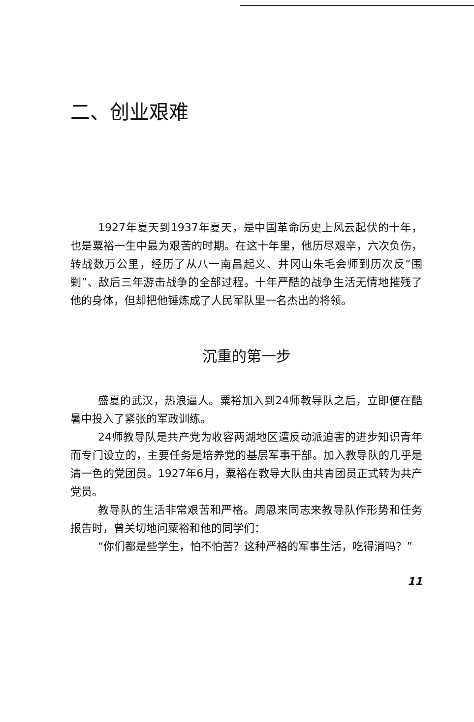二、创业艰难
1927年夏天到1937年夏天，是中国革命历史上风云起伏的十年，也是粟裕一生中最为艰苦的时期。在这十年里，他历尽艰辛，六次负伤，转战数万公里，经历了从八一南昌起义、井冈山朱毛会师到历次反“围剿”、敌后三年游击战争的全部过程。十年严酷的战争生活无情地摧残了他的身体，但却把他锤炼成了人民军队里一名杰出的将领。
沉重的第一步
盛夏的武汉，热浪逼人。粟裕加入到24师教导队之后，立即便在酷暑中投入了紧张的军政训练。
24师教导队是共产党为收容两湖地区遭反动派迫害的进步知识青年而专门设立的，主要任务是培养党的基层军事干部。加入教导队的几乎是清一色的党团员。1927年6月，粟裕在教导大队由共青团员正式转为共产党员。
教导队的生活非常艰苦和严格。周恩来同志来教导队作形势和任务报告时，曾关切地问粟裕和他的同学们：
“你们都是些学生，怕不怕苦？这种严格的军事生活，吃得消吗？”
11